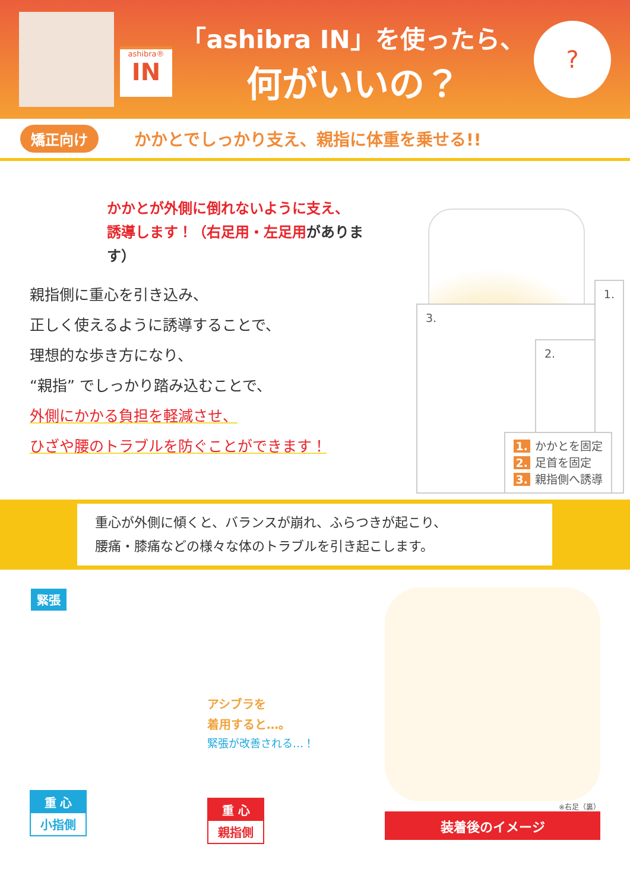ashibra®
IN
「ashibra IN」を使ったら、
何がいいの？
?
矯正向け かかとでしっかり支え、親指に体重を乗せる!!
かかとが外側に倒れないように支え、
誘導します！（右足用・左足用があります）
親指側に重心を引き込み、
正しく使えるように誘導することで、
理想的な歩き方になり、
“親指” でしっかり踏み込むことで、
外側にかかる負担を軽減させ、
ひざや腰のトラブルを防ぐことができます！
3.
2.
1.
1. かかとを固定
2. 足首を固定
3. 親指側へ誘導
重心が外側に傾くと、バランスが崩れ、ふらつきが起こり、
腰痛・膝痛などの様々な体のトラブルを引き起こします。
緊張 重 心 小指側
アシブラを
着用すると…。
緊張が改善される…！
重 心 親指側
※右足（裏）
装着後のイメージ